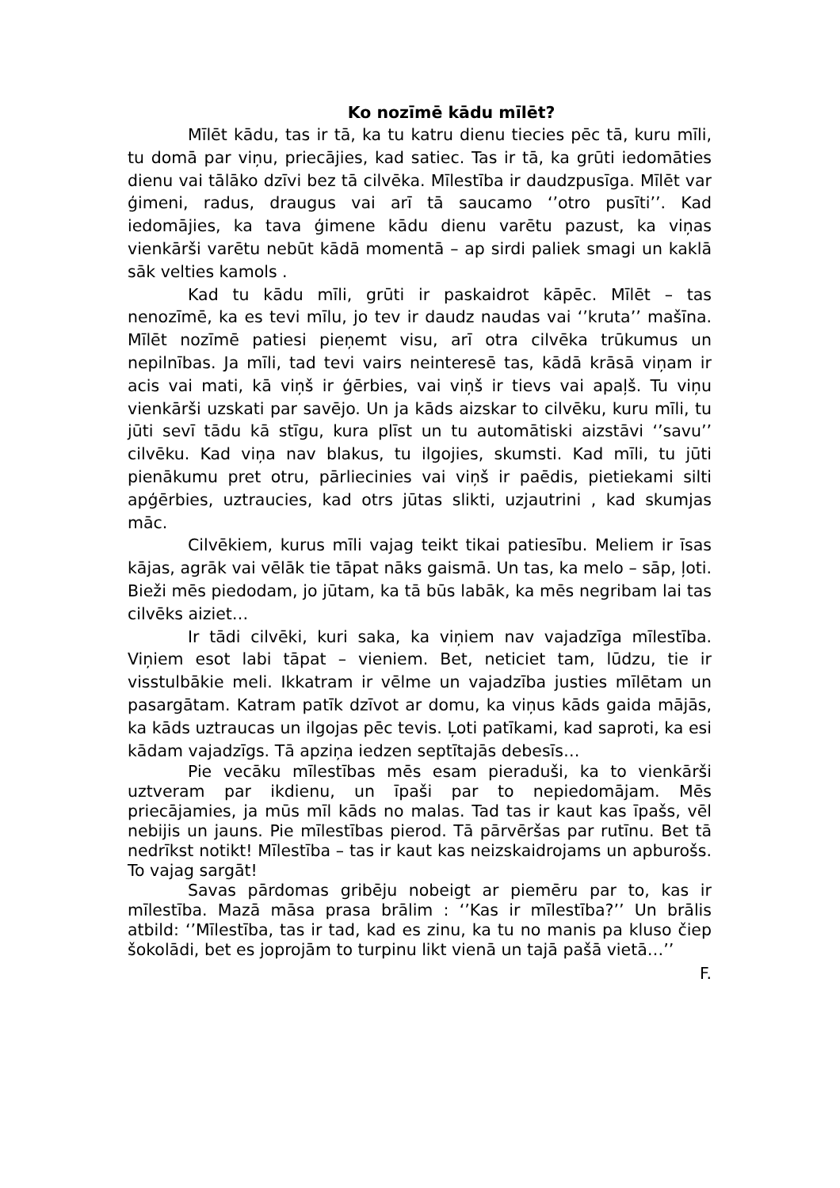Ko nozīmē kādu mīlēt?
Mīlēt kādu, tas ir tā, ka tu katru dienu tiecies pēc tā, kuru mīli, tu domā par viņu, priecājies, kad satiec. Tas ir tā, ka grūti iedomāties dienu vai tālāko dzīvi bez tā cilvēka. Mīlestība ir daudzpusīga. Mīlēt var ģimeni, radus, draugus vai arī tā saucamo ‘’otro pusīti’’. Kad iedomājies, ka tava ģimene kādu dienu varētu pazust, ka viņas vienkārši varētu nebūt kādā momentā – ap sirdi paliek smagi un kaklā sāk velties kamols .
Kad tu kādu mīli, grūti ir paskaidrot kāpēc. Mīlēt – tas nenozīmē, ka es tevi mīlu, jo tev ir daudz naudas vai ‘’kruta’’ mašīna. Mīlēt nozīmē patiesi pieņemt visu, arī otra cilvēka trūkumus un nepilnības. Ja mīli, tad tevi vairs neinteresē tas, kādā krāsā viņam ir acis vai mati, kā viņš ir ģērbies, vai viņš ir tievs vai apaļš. Tu viņu vienkārši uzskati par savējo. Un ja kāds aizskar to cilvēku, kuru mīli, tu jūti sevī tādu kā stīgu, kura plīst un tu automātiski aizstāvi ‘’savu’’ cilvēku. Kad viņa nav blakus, tu ilgojies, skumsti. Kad mīli, tu jūti pienākumu pret otru, pārliecinies vai viņš ir paēdis, pietiekami silti apģērbies, uztraucies, kad otrs jūtas slikti, uzjautrini , kad skumjas māc.
Cilvēkiem, kurus mīli vajag teikt tikai patiesību. Meliem ir īsas kājas, agrāk vai vēlāk tie tāpat nāks gaismā. Un tas, ka melo – sāp, ļoti. Bieži mēs piedodam, jo jūtam, ka tā būs labāk, ka mēs negribam lai tas cilvēks aiziet…
Ir tādi cilvēki, kuri saka, ka viņiem nav vajadzīga mīlestība. Viņiem esot labi tāpat – vieniem. Bet, neticiet tam, lūdzu, tie ir visstulbākie meli. Ikkatram ir vēlme un vajadzība justies mīlētam un pasargātam. Katram patīk dzīvot ar domu, ka viņus kāds gaida mājās, ka kāds uztraucas un ilgojas pēc tevis. Ļoti patīkami, kad saproti, ka esi kādam vajadzīgs. Tā apziņa iedzen septītajās debesīs…
Pie vecāku mīlestības mēs esam pieraduši, ka to vienkārši uztveram par ikdienu, un īpaši par to nepiedomājam. Mēs priecājamies, ja mūs mīl kāds no malas. Tad tas ir kaut kas īpašs, vēl nebijis un jauns. Pie mīlestības pierod. Tā pārvēršas par rutīnu. Bet tā nedrīkst notikt! Mīlestība – tas ir kaut kas neizskaidrojams un apburošs. To vajag sargāt!
Savas pārdomas gribēju nobeigt ar piemēru par to, kas ir mīlestība. Mazā māsa prasa brālim : ‘’Kas ir mīlestība?’’ Un brālis atbild: ‘’Mīlestība, tas ir tad, kad es zinu, ka tu no manis pa kluso čiep šokolādi, bet es joprojām to turpinu likt vienā un tajā pašā vietā…’’
F.